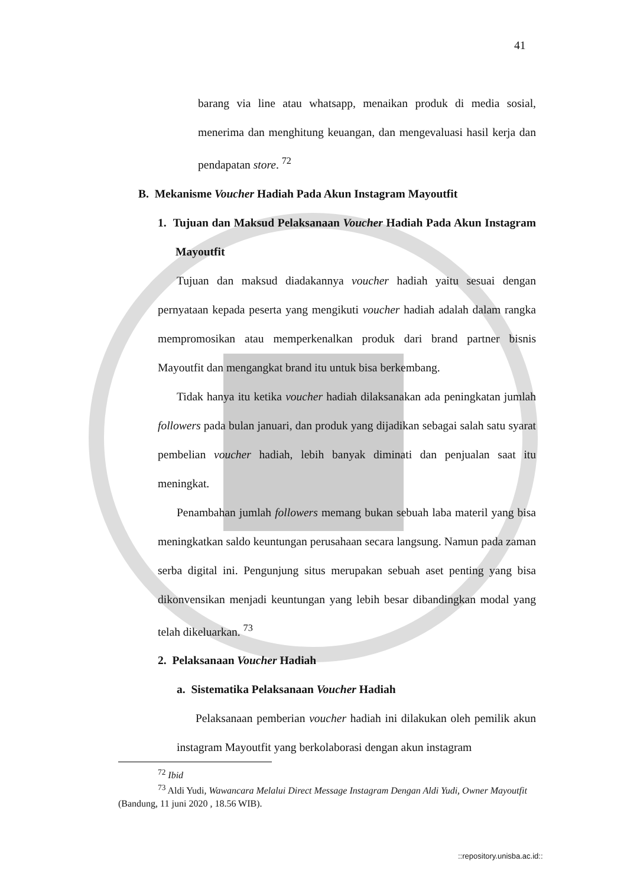41
barang via line atau whatsapp, menaikan produk di media sosial, menerima dan menghitung keuangan, dan mengevaluasi hasil kerja dan pendapatan store. <sup>72</sup>
B. Mekanisme Voucher Hadiah Pada Akun Instagram Mayoutfit
1. Tujuan dan Maksud Pelaksanaan Voucher Hadiah Pada Akun Instagram Mayoutfit
Tujuan dan maksud diadakannya voucher hadiah yaitu sesuai dengan pernyataan kepada peserta yang mengikuti voucher hadiah adalah dalam rangka mempromosikan atau memperkenalkan produk dari brand partner bisnis Mayoutfit dan mengangkat brand itu untuk bisa berkembang.
Tidak hanya itu ketika voucher hadiah dilaksanakan ada peningkatan jumlah followers pada bulan januari, dan produk yang dijadikan sebagai salah satu syarat pembelian voucher hadiah, lebih banyak diminati dan penjualan saat itu meningkat.
Penambahan jumlah followers memang bukan sebuah laba materil yang bisa meningkatkan saldo keuntungan perusahaan secara langsung. Namun pada zaman serba digital ini. Pengunjung situs merupakan sebuah aset penting yang bisa dikonvensikan menjadi keuntungan yang lebih besar dibandingkan modal yang telah dikeluarkan. <sup>73</sup>
2. Pelaksanaan Voucher Hadiah
a. Sistematika Pelaksanaan Voucher Hadiah
Pelaksanaan pemberian voucher hadiah ini dilakukan oleh pemilik akun instagram Mayoutfit yang berkolaborasi dengan akun instagram
<sup>72</sup> Ibid
<sup>73</sup> Aldi Yudi, Wawancara Melalui Direct Message Instagram Dengan Aldi Yudi, Owner Mayoutfit (Bandung, 11 juni 2020 , 18.56 WIB).
::repository.unisba.ac.id::